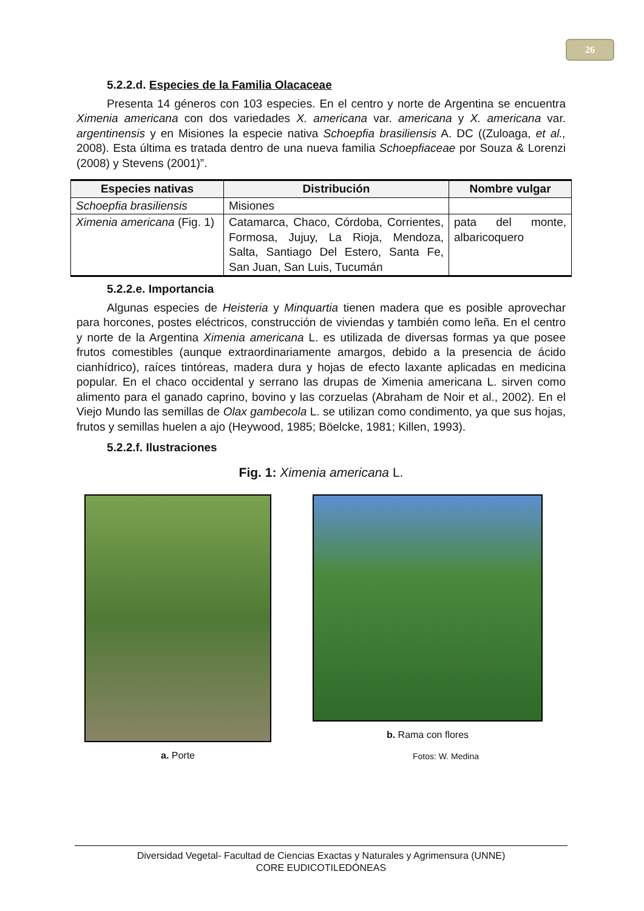26
5.2.2.d. Especies de la Familia Olacaceae
Presenta 14 géneros con 103 especies. En el centro y norte de Argentina se encuentra Ximenia americana con dos variedades X. americana var. americana y X. americana var. argentinensis y en Misiones la especie nativa Schoepfia brasiliensis A. DC ((Zuloaga, et al., 2008). Esta última es tratada dentro de una nueva familia Schoepfiaceae por Souza & Lorenzi (2008) y Stevens (2001)”.
| Especies nativas | Distribución | Nombre vulgar |
| --- | --- | --- |
| Schoepfia brasiliensis | Misiones | |
| Ximenia americana (Fig. 1) | Catamarca, Chaco, Córdoba, Corrientes, Formosa, Jujuy, La Rioja, Mendoza, Salta, Santiago Del Estero, Santa Fe, San Juan, San Luis, Tucumán | pata del monte, albaricoquero |
5.2.2.e. Importancia
Algunas especies de Heisteria y Minquartia tienen madera que es posible aprovechar para horcones, postes eléctricos, construcción de viviendas y también como leña. En el centro y norte de la Argentina Ximenia americana L. es utilizada de diversas formas ya que posee frutos comestibles (aunque extraordinariamente amargos, debido a la presencia de ácido cianhídrico), raíces tintóreas, madera dura y hojas de efecto laxante aplicadas en medicina popular. En el chaco occidental y serrano las drupas de Ximenia americana L. sirven como alimento para el ganado caprino, bovino y las corzuelas (Abraham de Noir et al., 2002). En el Viejo Mundo las semillas de Olax gambecola L. se utilizan como condimento, ya que sus hojas, frutos y semillas huelen a ajo (Heywood, 1985; Böelcke, 1981; Killen, 1993).
5.2.2.f. Ilustraciones
Fig. 1: Ximenia americana L.
a. Porte b. Rama con flores
Fotos: W. Medina
Diversidad Vegetal- Facultad de Ciencias Exactas y Naturales y Agrimensura (UNNE)
CORE EUDICOTILEDÓNEAS